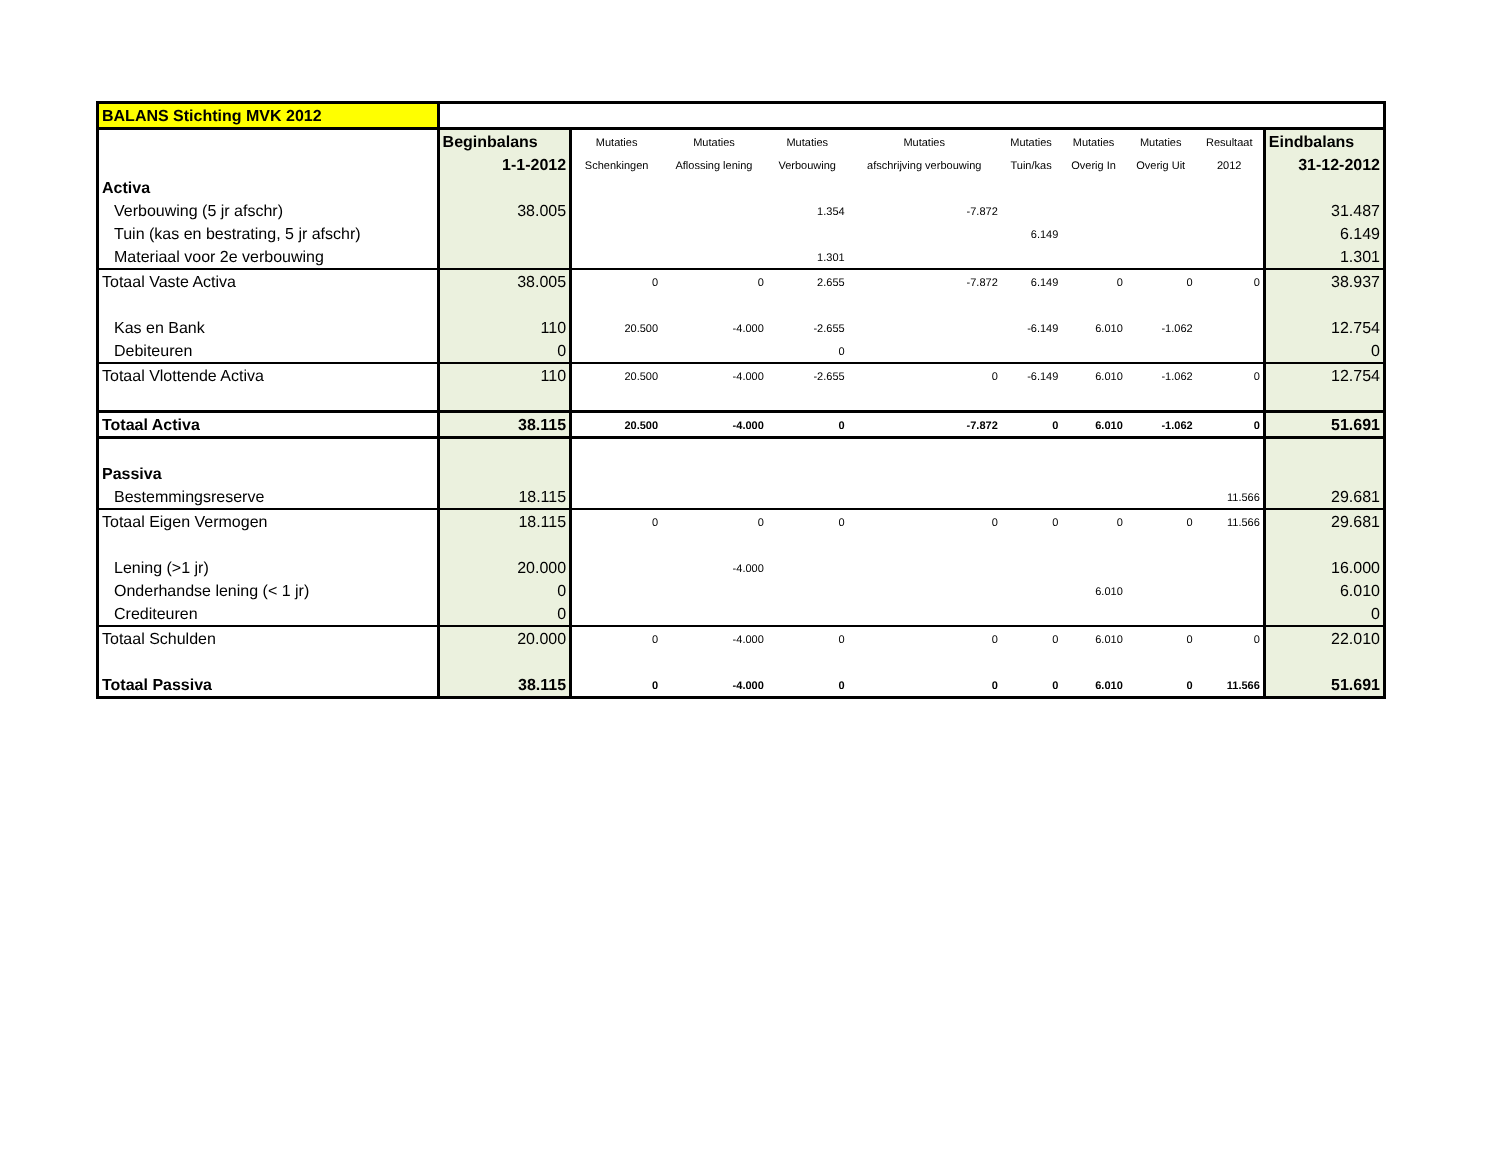| BALANS Stichting MVK 2012 | | | | | | | | | | |
| | Beginbalans | Mutaties | Mutaties | Mutaties | Mutaties | Mutaties | Mutaties | Mutaties | Resultaat | Eindbalans |
| | 1-1-2012 | Schenkingen | Aflossing lening | Verbouwing | afschrijving verbouwing | Tuin/kas | Overig In | Overig Uit | 2012 | 31-12-2012 |
| Activa | | | | | | | | | | |
| Verbouwing (5 jr afschr) | 38.005 | | | 1.354 | -7.872 | | | | | 31.487 |
| Tuin (kas en bestrating, 5 jr afschr) | | | | | | 6.149 | | | | 6.149 |
| Materiaal voor 2e verbouwing | | | | 1.301 | | | | | | 1.301 |
| Totaal Vaste Activa | 38.005 | 0 | 0 | 2.655 | -7.872 | 6.149 | 0 | 0 | 0 | 38.937 |
| Kas en Bank | 110 | 20.500 | -4.000 | -2.655 | | -6.149 | 6.010 | -1.062 | | 12.754 |
| Debiteuren | 0 | | | 0 | | | | | | 0 |
| Totaal Vlottende Activa | 110 | 20.500 | -4.000 | -2.655 | 0 | -6.149 | 6.010 | -1.062 | 0 | 12.754 |
| Totaal Activa | 38.115 | 20.500 | -4.000 | 0 | -7.872 | 0 | 6.010 | -1.062 | 0 | 51.691 |
| Passiva | | | | | | | | | | |
| Bestemmingsreserve | 18.115 | | | | | | | | 11.566 | 29.681 |
| Totaal Eigen Vermogen | 18.115 | 0 | 0 | 0 | 0 | 0 | 0 | 0 | 11.566 | 29.681 |
| Lening (>1 jr) | 20.000 | | -4.000 | | | | | | | 16.000 |
| Onderhandse lening (< 1 jr) | 0 | | | | | | 6.010 | | | 6.010 |
| Crediteuren | 0 | | | | | | | | | 0 |
| Totaal Schulden | 20.000 | 0 | -4.000 | 0 | 0 | 0 | 6.010 | 0 | 0 | 22.010 |
| Totaal Passiva | 38.115 | 0 | -4.000 | 0 | 0 | 0 | 6.010 | 0 | 11.566 | 51.691 |